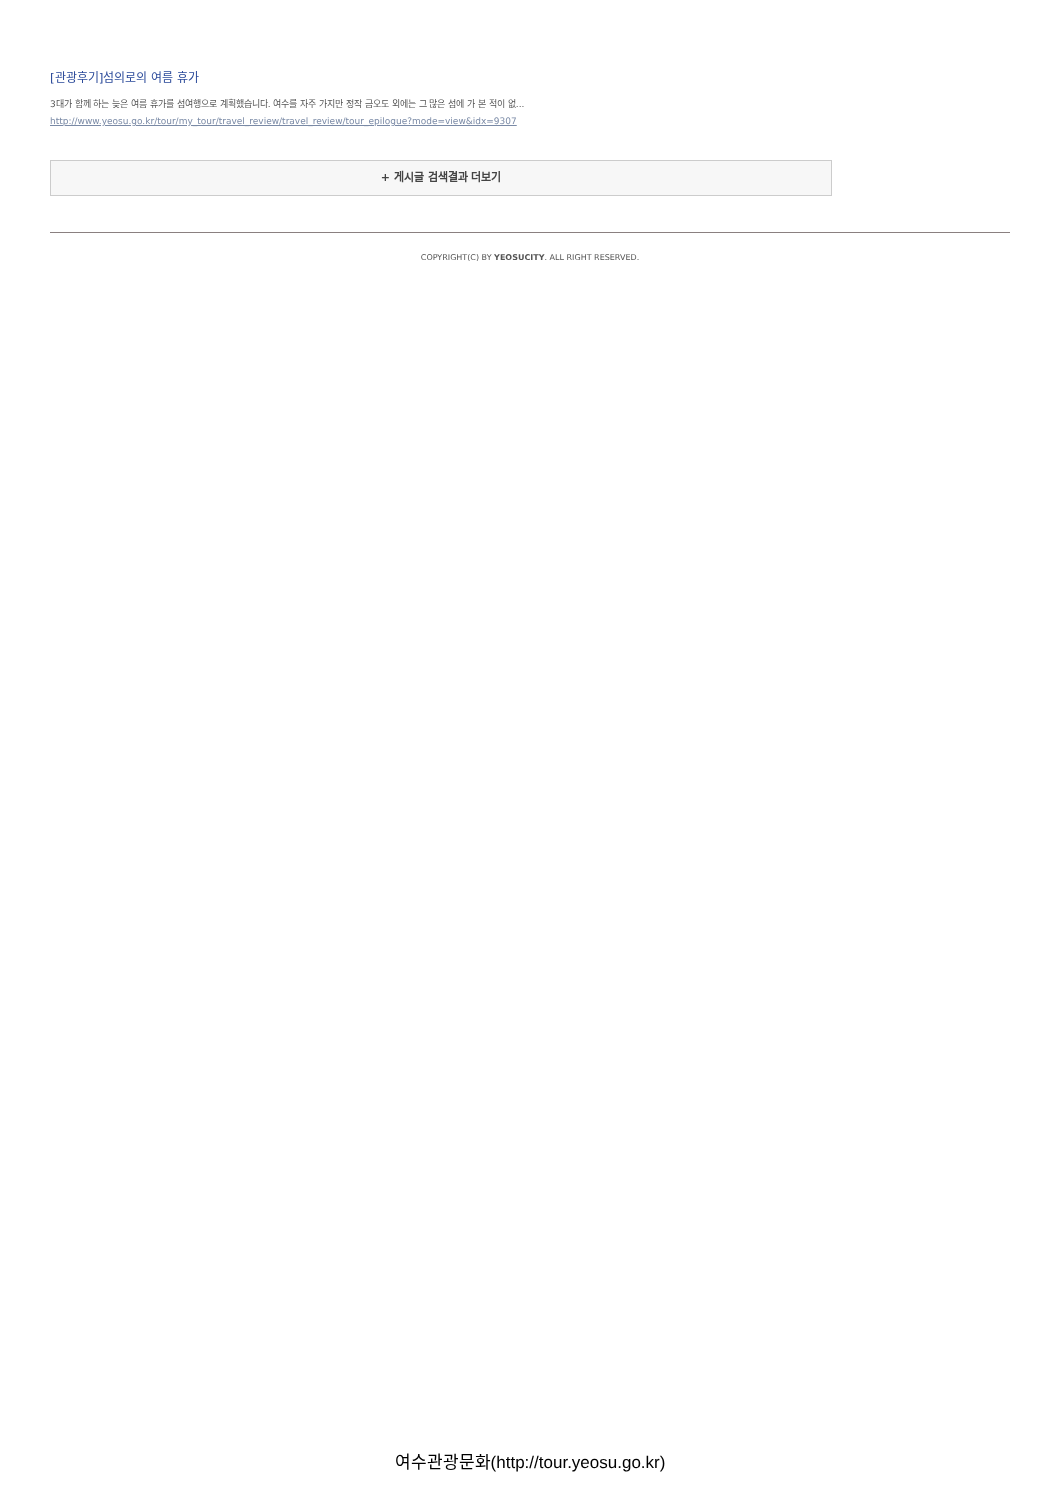[관광후기]섬의로의 여름 휴가
3대가 함께 하는 늦은 여름 휴가를 섬여행으로 계획했습니다. 여수를 자주 가지만 정작 금오도 외에는 그 많은 섬에 가 본 적이 없...
http://www.yeosu.go.kr/tour/my_tour/travel_review/travel_review/tour_epilogue?mode=view&idx=9307
+ 게시글 검색결과 더보기
COPYRIGHT(C) BY YEOSUCITY. ALL RIGHT RESERVED.
여수관광문화(http://tour.yeosu.go.kr)